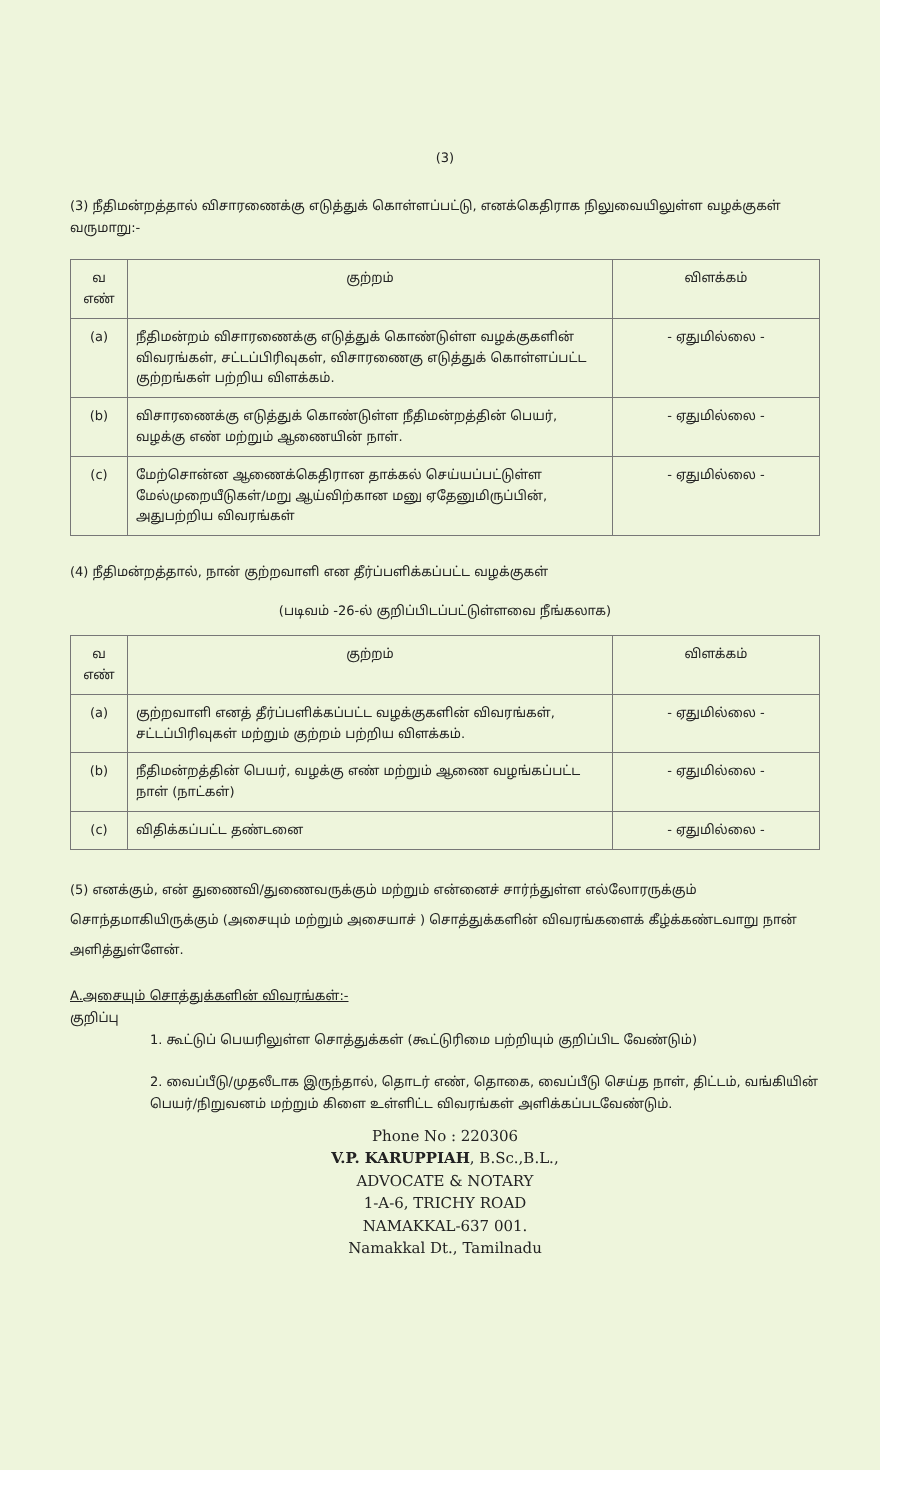(3)
(3) நீதிமன்றத்தால் விசாரணைக்கு எடுத்துக் கொள்ளப்பட்டு, எனக்கெதிராக நிலுவையிலுள்ள வழக்குகள் வருமாறு:-
| வ எண் | குற்றம் | விளக்கம் |
| --- | --- | --- |
| (a) | நீதிமன்றம் விசாரணைக்கு எடுத்துக் கொண்டுள்ள வழக்குகளின் விவரங்கள், சட்டப்பிரிவுகள், விசாரணைகு எடுத்துக் கொள்ளப்பட்ட குற்றங்கள் பற்றிய விளக்கம். | - ஏதுமில்லை - |
| (b) | விசாரணைக்கு எடுத்துக் கொண்டுள்ள நீதிமன்றத்தின் பெயர், வழக்கு எண் மற்றும் ஆணையின் நாள். | - ஏதுமில்லை - |
| (c) | மேற்சொன்ன ஆணைக்கெதிரான தாக்கல் செய்யப்பட்டுள்ள மேல்முறையீடுகள்/மறு ஆய்விற்கான மனு ஏதேனுமிருப்பின், அதுபற்றிய விவரங்கள் | - ஏதுமில்லை - |
(4) நீதிமன்றத்தால், நான் குற்றவாளி என தீர்ப்பளிக்கப்பட்ட வழக்குகள்
(படிவம் -26-ல் குறிப்பிடப்பட்டுள்ளவை நீங்கலாக)
| வ எண் | குற்றம் | விளக்கம் |
| --- | --- | --- |
| (a) | குற்றவாளி எனத் தீர்ப்பளிக்கப்பட்ட வழக்குகளின் விவரங்கள், சட்டப்பிரிவுகள் மற்றும் குற்றம் பற்றிய விளக்கம். | - ஏதுமில்லை - |
| (b) | நீதிமன்றத்தின் பெயர், வழக்கு எண் மற்றும் ஆணை வழங்கப்பட்ட நாள் (நாட்கள்) | - ஏதுமில்லை - |
| (c) | விதிக்கப்பட்ட தண்டனை | - ஏதுமில்லை - |
(5) எனக்கும், என் துணைவி/துணைவருக்கும் மற்றும் என்னைச் சார்ந்துள்ள எல்லோரருக்கும் சொந்தமாகியிருக்கும் (அசையும் மற்றும் அசையாச் ) சொத்துக்களின் விவரங்களைக் கீழ்க்கண்டவாறு நான் அளித்துள்ளேன்.
A.அசையும் சொத்துக்களின் விவரங்கள்:-
குறிப்பு
1. கூட்டுப் பெயரிலுள்ள சொத்துக்கள் (கூட்டுரிமை பற்றியும் குறிப்பிட வேண்டும்)
2. வைப்பீடு/முதலீடாக இருந்தால், தொடர் எண், தொகை, வைப்பீடு செய்த நாள், திட்டம், வங்கியின் பெயர்/நிறுவனம் மற்றும் கிளை உள்ளிட்ட விவரங்கள் அளிக்கப்படவேண்டும்.
Phone No : 220306
V.P. KARUPPIAH, B.Sc.,B.L.,
ADVOCATE & NOTARY
1-A-6, TRICHY ROAD
NAMAKKAL-637 001.
Namakkal Dt., Tamilnadu